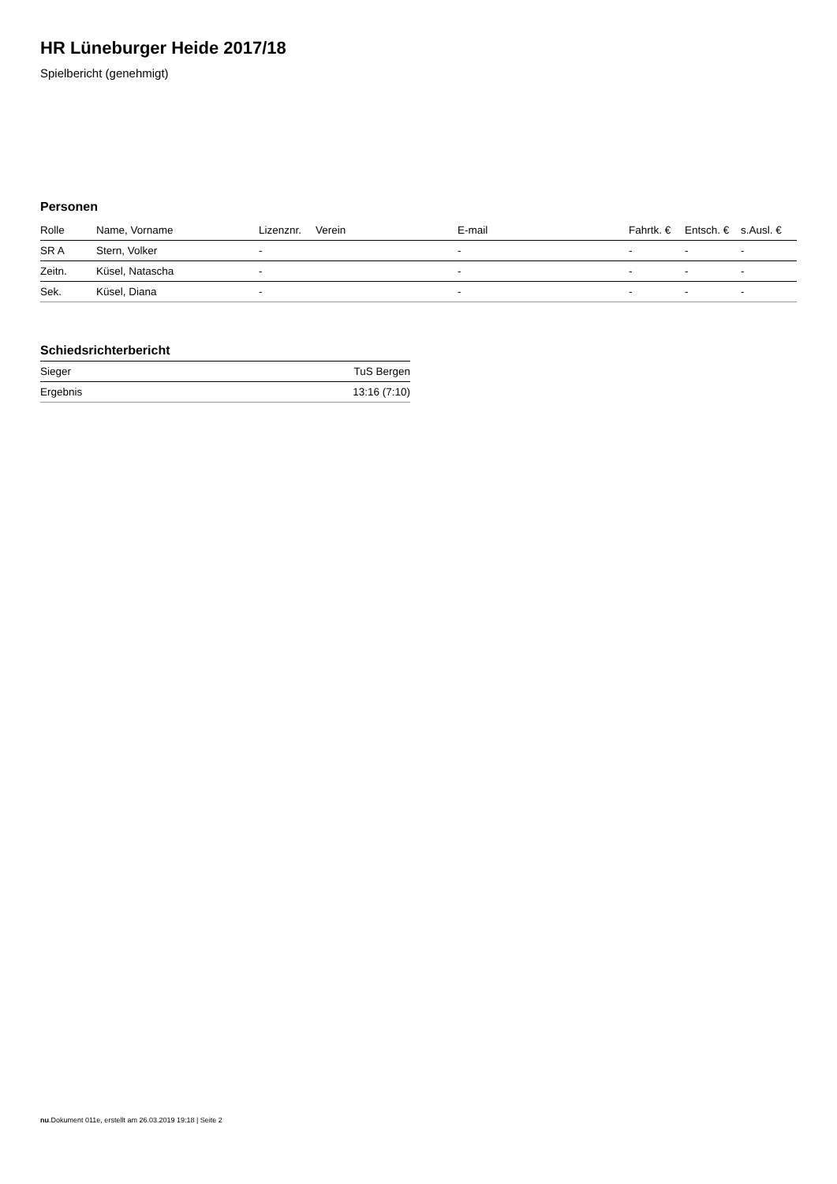HR Lüneburger Heide 2017/18
Spielbericht (genehmigt)
Personen
| Rolle | Name, Vorname | Lizenznr. | Verein | E-mail | Fahrtk. € | Entsch. € | s.Ausl. € |
| --- | --- | --- | --- | --- | --- | --- | --- |
| SR A | Stern, Volker | - | | - | - | - | - |
| Zeitn. | Küsel, Natascha | - | | - | - | - | - |
| Sek. | Küsel, Diana | - | | - | - | - | - |
Schiedsrichterbericht
| Sieger | TuS Bergen |
| Ergebnis | 13:16 (7:10) |
nu.Dokument 011e, erstellt am 26.03.2019 19:18 | Seite 2